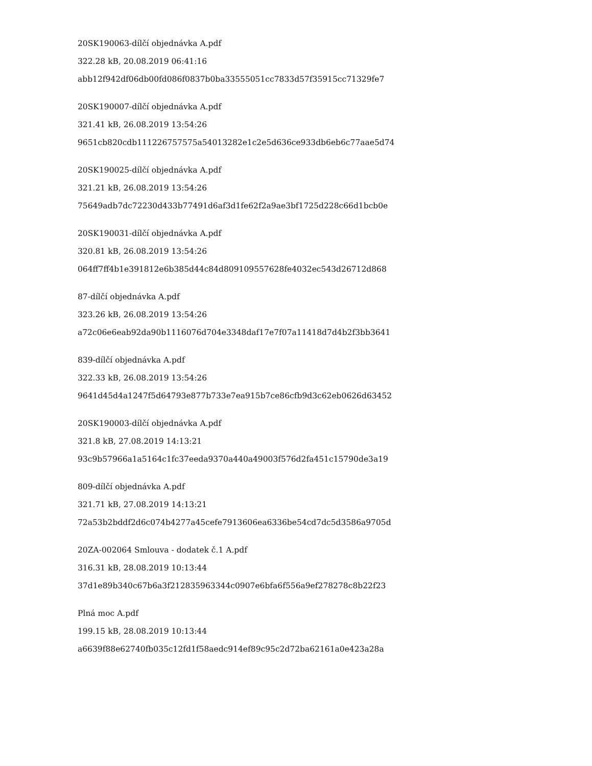20SK190063-dílčí objednávka A.pdf
322.28 kB, 20.08.2019 06:41:16
abb12f942df06db00fd086f0837b0ba33555051cc7833d57f35915cc71329fe7
20SK190007-dílčí objednávka A.pdf
321.41 kB, 26.08.2019 13:54:26
9651cb820cdb111226757575a54013282e1c2e5d636ce933db6eb6c77aae5d74
20SK190025-dílčí objednávka A.pdf
321.21 kB, 26.08.2019 13:54:26
75649adb7dc72230d433b77491d6af3d1fe62f2a9ae3bf1725d228c66d1bcb0e
20SK190031-dílčí objednávka A.pdf
320.81 kB, 26.08.2019 13:54:26
064ff7ff4b1e391812e6b385d44c84d809109557628fe4032ec543d26712d868
87-dílčí objednávka A.pdf
323.26 kB, 26.08.2019 13:54:26
a72c06e6eab92da90b1116076d704e3348daf17e7f07a11418d7d4b2f3bb3641
839-dílčí objednávka A.pdf
322.33 kB, 26.08.2019 13:54:26
9641d45d4a1247f5d64793e877b733e7ea915b7ce86cfb9d3c62eb0626d63452
20SK190003-dílčí objednávka A.pdf
321.8 kB, 27.08.2019 14:13:21
93c9b57966a1a5164c1fc37eeda9370a440a49003f576d2fa451c15790de3a19
809-dílčí objednávka A.pdf
321.71 kB, 27.08.2019 14:13:21
72a53b2bddf2d6c074b4277a45cefe7913606ea6336be54cd7dc5d3586a9705d
20ZA-002064 Smlouva - dodatek č.1 A.pdf
316.31 kB, 28.08.2019 10:13:44
37d1e89b340c67b6a3f212835963344c0907e6bfa6f556a9ef278278c8b22f23
Plná moc A.pdf
199.15 kB, 28.08.2019 10:13:44
a6639f88e62740fb035c12fd1f58aedc914ef89c95c2d72ba62161a0e423a28a